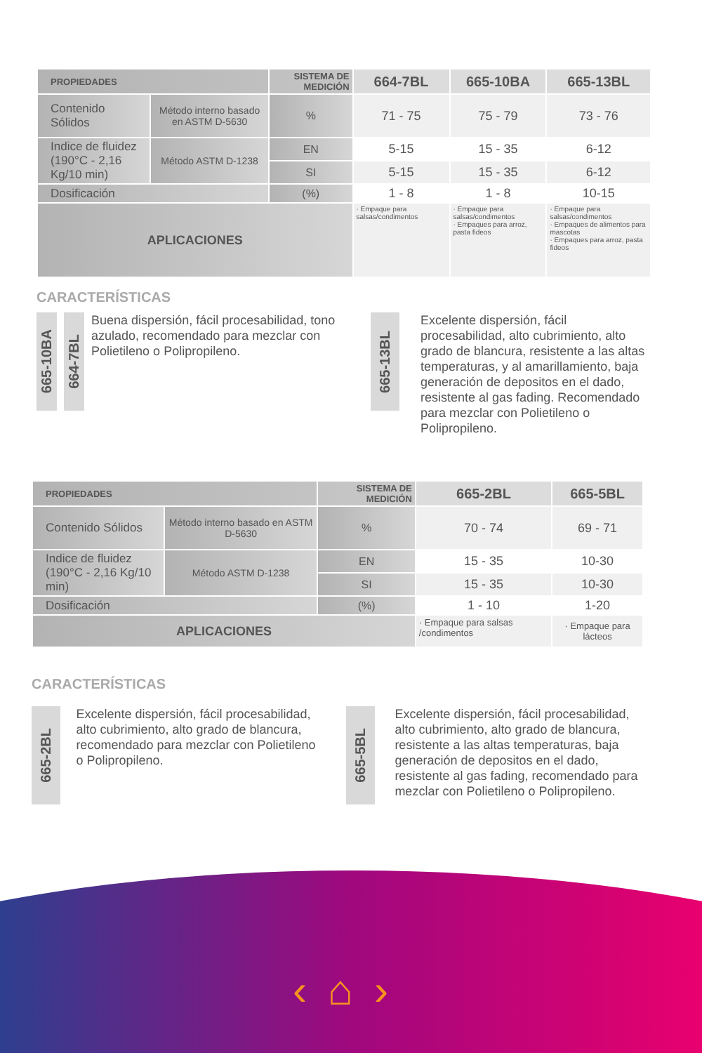| PROPIEDADES | | SISTEMA DE MEDICIÓN | 664-7BL | 665-10BA | 665-13BL |
| --- | --- | --- | --- | --- | --- |
| Contenido Sólidos | Método interno basado en ASTM D-5630 | % | 71 - 75 | 75 - 79 | 73 - 76 |
| Indice de fluidez (190°C - 2,16 Kg/10 min) | Método ASTM D-1238 | EN | 5-15 | 15 - 35 | 6-12 |
| | | SI | 5-15 | 15 - 35 | 6-12 |
| Dosificación | | (%) | 1 - 8 | 1 - 8 | 10-15 |
| APLICACIONES | | | · Empaque para salsas/condimentos | · Empaque para salsas/condimentos · Empaques para arroz, pasta fideos | · Empaque para salsas/condimentos · Empaques de alimentos para mascotas · Empaques para arroz, pasta fideos |
CARACTERÍSTICAS
665-10BA
664-7BL
Buena dispersión, fácil procesabilidad, tono azulado, recomendado para mezclar con Polietileno o Polipropileno.
665-13BL
Excelente dispersión, fácil procesabilidad, alto cubrimiento, alto grado de blancura, resistente a las altas temperaturas, y al amarillamiento, baja generación de depositos en el dado, resistente al gas fading. Recomendado para mezclar con Polietileno o Polipropileno.
| PROPIEDADES | | SISTEMA DE MEDICIÓN | 665-2BL | 665-5BL |
| --- | --- | --- | --- | --- |
| Contenido Sólidos | Método interno basado en ASTM D-5630 | % | 70 - 74 | 69 - 71 |
| Indice de fluidez (190°C - 2,16 Kg/10 min) | Método ASTM D-1238 | EN | 15 - 35 | 10-30 |
| | | SI | 15 - 35 | 10-30 |
| Dosificación | | (%) | 1 - 10 | 1-20 |
| APLICACIONES | | | · Empaque para salsas /condimentos | · Empaque para lácteos |
CARACTERÍSTICAS
665-2BL
Excelente dispersión, fácil procesabilidad, alto cubrimiento, alto grado de blancura, recomendado para mezclar con Polietileno o Polipropileno.
665-5BL
Excelente dispersión, fácil procesabilidad, alto cubrimiento, alto grado de blancura, resistente a las altas temperaturas, baja generación de depositos en el dado, resistente al gas fading, recomendado para mezclar con Polietileno o Polipropileno.
‹⌂›